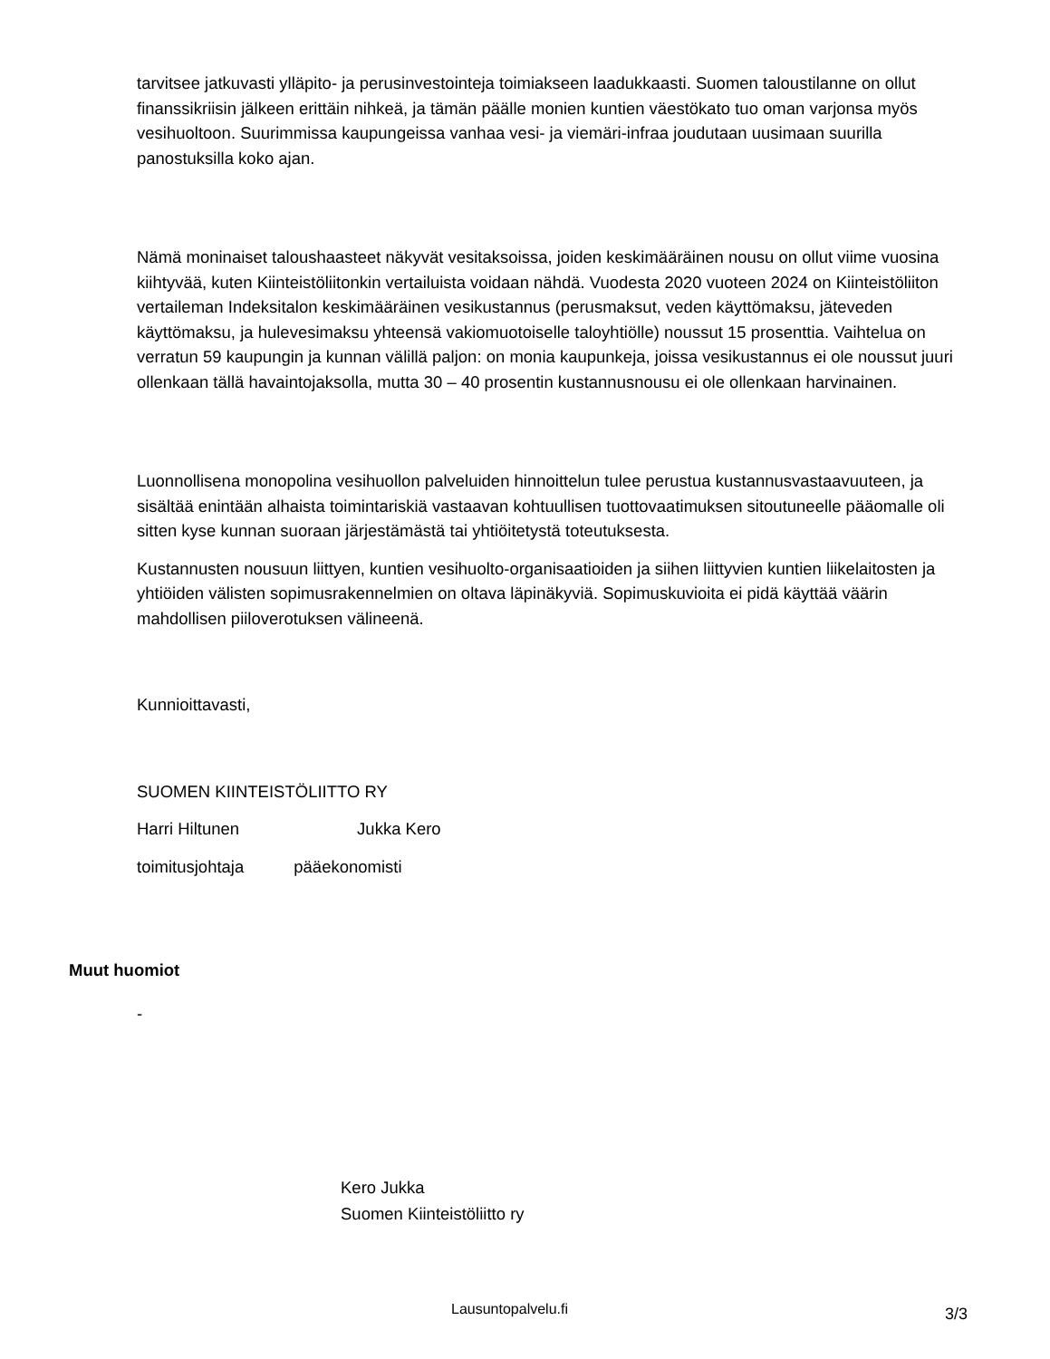tarvitsee jatkuvasti ylläpito- ja perusinvestointeja toimiakseen laadukkaasti. Suomen taloustilanne on ollut finanssikriisin jälkeen erittäin nihkeä, ja tämän päälle monien kuntien väestökato tuo oman varjonsa myös vesihuoltoon. Suurimmissa kaupungeissa vanhaa vesi- ja viemäri-infraa joudutaan uusimaan suurilla panostuksilla koko ajan.
Nämä moninaiset taloushaasteet näkyvät vesitaksoissa, joiden keskimääräinen nousu on ollut viime vuosina kiihtyvää, kuten Kiinteistöliitonkin vertailuista voidaan nähdä. Vuodesta 2020 vuoteen 2024 on Kiinteistöliiton vertaileman Indeksitalon keskimääräinen vesikustannus (perusmaksut, veden käyttömaksu, jäteveden käyttömaksu, ja hulevesimaksu yhteensä vakiomuotoiselle taloyhtiölle) noussut 15 prosenttia. Vaihtelua on verratun 59 kaupungin ja kunnan välillä paljon: on monia kaupunkeja, joissa vesikustannus ei ole noussut juuri ollenkaan tällä havaintojaksolla, mutta 30 – 40 prosentin kustannusnousu ei ole ollenkaan harvinainen.
Luonnollisena monopolina vesihuollon palveluiden hinnoittelun tulee perustua kustannusvastaavuuteen, ja sisältää enintään alhaista toimintariskiä vastaavan kohtuullisen tuottovaatimuksen sitoutuneelle pääomalle oli sitten kyse kunnan suoraan järjestämästä tai yhtiöitetystä toteutuksesta.
Kustannusten nousuun liittyen, kuntien vesihuolto-organisaatioiden ja siihen liittyvien kuntien liikelaitosten ja yhtiöiden välisten sopimusrakennelmien on oltava läpinäkyviä. Sopimuskuvioita ei pidä käyttää väärin mahdollisen piiloverotuksen välineenä.
Kunnioittavasti,
SUOMEN KIINTEISTÖLIITTO RY
Harri Hiltunen Jukka Kero
toimitusjohtaja pääekonomisti
Muut huomiot
-
Kero Jukka
Suomen Kiinteistöliitto ry
Lausuntopalvelu.fi 3/3